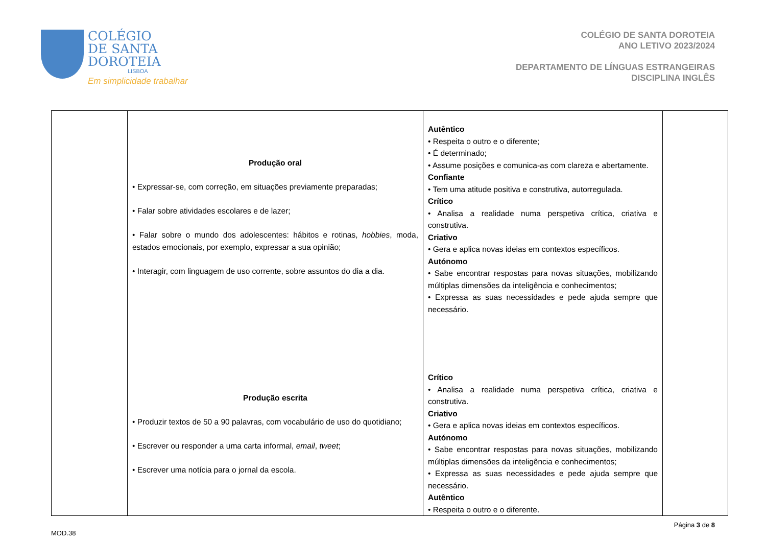COLÉGIO
DE SANTA
DOROTEIA
LISBOA
Em simplicidade trabalhar
COLÉGIO DE SANTA DOROTEIA
ANO LETIVO 2023/2024
DEPARTAMENTO DE LÍNGUAS ESTRANGEIRAS
DISCIPLINA INGLÊS
| | Produção oral • Expressar-se, com correção, em situações previamente preparadas; • Falar sobre atividades escolares e de lazer; • Falar sobre o mundo dos adolescentes: hábitos e rotinas, hobbies , moda, estados emocionais, por exemplo, expressar a sua opinião; • Interagir, com linguagem de uso corrente, sobre assuntos do dia a dia. Produção escrita • Produzir textos de 50 a 90 palavras, com vocabulário de uso do quotidiano; • Escrever ou responder a uma carta informal, email , tweet ; • Escrever uma notícia para o jornal da escola. | Autêntico • Respeita o outro e o diferente; • É determinado; • Assume posições e comunica-as com clareza e abertamente. Confiante • Tem uma atitude positiva e construtiva, autorregulada. Crítico • Analisa a realidade numa perspetiva crítica, criativa e construtiva. Criativo • Gera e aplica novas ideias em contextos específicos. Autónomo • Sabe encontrar respostas para novas situações, mobilizando múltiplas dimensões da inteligência e conhecimentos; • Expressa as suas necessidades e pede ajuda sempre que necessário. Crítico • Analisa a realidade numa perspetiva crítica, criativa e construtiva. Criativo • Gera e aplica novas ideias em contextos específicos. Autónomo • Sabe encontrar respostas para novas situações, mobilizando múltiplas dimensões da inteligência e conhecimentos; • Expressa as suas necessidades e pede ajuda sempre que necessário. Autêntico • Respeita o outro e o diferente. | |
MOD.38 Página 3 de 8